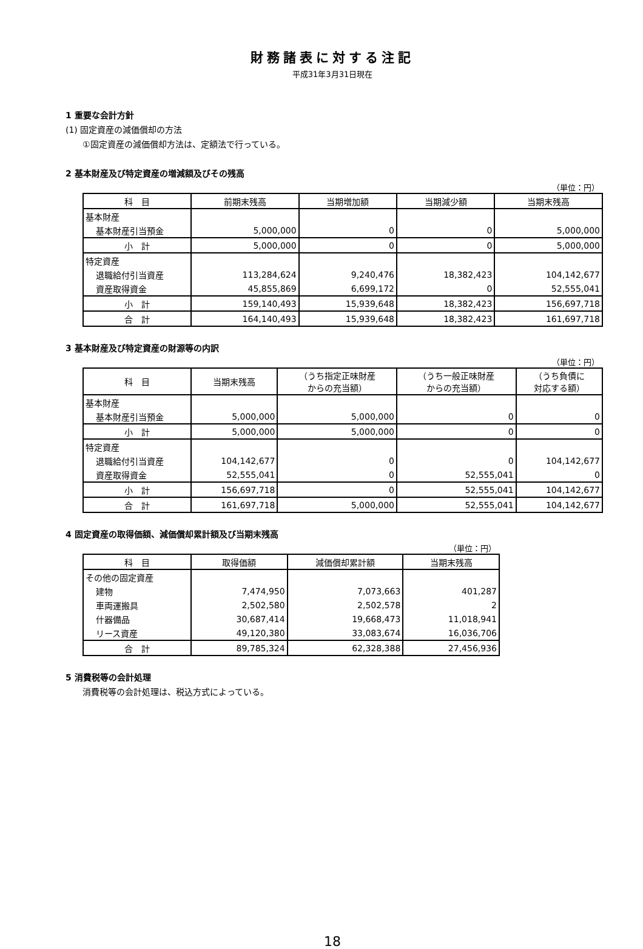財務諸表に対する注記
平成31年3月31日現在
1 重要な会計方針
(1) 固定資産の減価償却の方法
①固定資産の減価償却方法は、定額法で行っている。
2 基本財産及び特定資産の増減額及びその残高
（単位：円）
| 科 目 | 前期末残高 | 当期増加額 | 当期減少額 | 当期末残高 |
| --- | --- | --- | --- | --- |
| 基本財産 | | | | |
| 基本財産引当預金 | 5,000,000 | 0 | 0 | 5,000,000 |
| 小 計 | 5,000,000 | 0 | 0 | 5,000,000 |
| 特定資産 | | | | |
| 退職給付引当資産 | 113,284,624 | 9,240,476 | 18,382,423 | 104,142,677 |
| 資産取得資金 | 45,855,869 | 6,699,172 | 0 | 52,555,041 |
| 小 計 | 159,140,493 | 15,939,648 | 18,382,423 | 156,697,718 |
| 合 計 | 164,140,493 | 15,939,648 | 18,382,423 | 161,697,718 |
3 基本財産及び特定資産の財源等の内訳
（単位：円）
| 科 目 | 当期末残高 | （うち指定正味財産 からの充当額） | （うち一般正味財産 からの充当額） | （うち負債に 対応する額） |
| --- | --- | --- | --- | --- |
| 基本財産 | | | | |
| 基本財産引当預金 | 5,000,000 | 5,000,000 | 0 | 0 |
| 小 計 | 5,000,000 | 5,000,000 | 0 | 0 |
| 特定資産 | | | | |
| 退職給付引当資産 | 104,142,677 | 0 | 0 | 104,142,677 |
| 資産取得資金 | 52,555,041 | 0 | 52,555,041 | 0 |
| 小 計 | 156,697,718 | 0 | 52,555,041 | 104,142,677 |
| 合 計 | 161,697,718 | 5,000,000 | 52,555,041 | 104,142,677 |
4 固定資産の取得価額、減価償却累計額及び当期末残高
（単位：円）
| 科 目 | 取得価額 | 減価償却累計額 | 当期末残高 |
| --- | --- | --- | --- |
| その他の固定資産 | | | |
| 建物 | 7,474,950 | 7,073,663 | 401,287 |
| 車両運搬具 | 2,502,580 | 2,502,578 | 2 |
| 什器備品 | 30,687,414 | 19,668,473 | 11,018,941 |
| リース資産 | 49,120,380 | 33,083,674 | 16,036,706 |
| 合 計 | 89,785,324 | 62,328,388 | 27,456,936 |
5 消費税等の会計処理
消費税等の会計処理は、税込方式によっている。
18